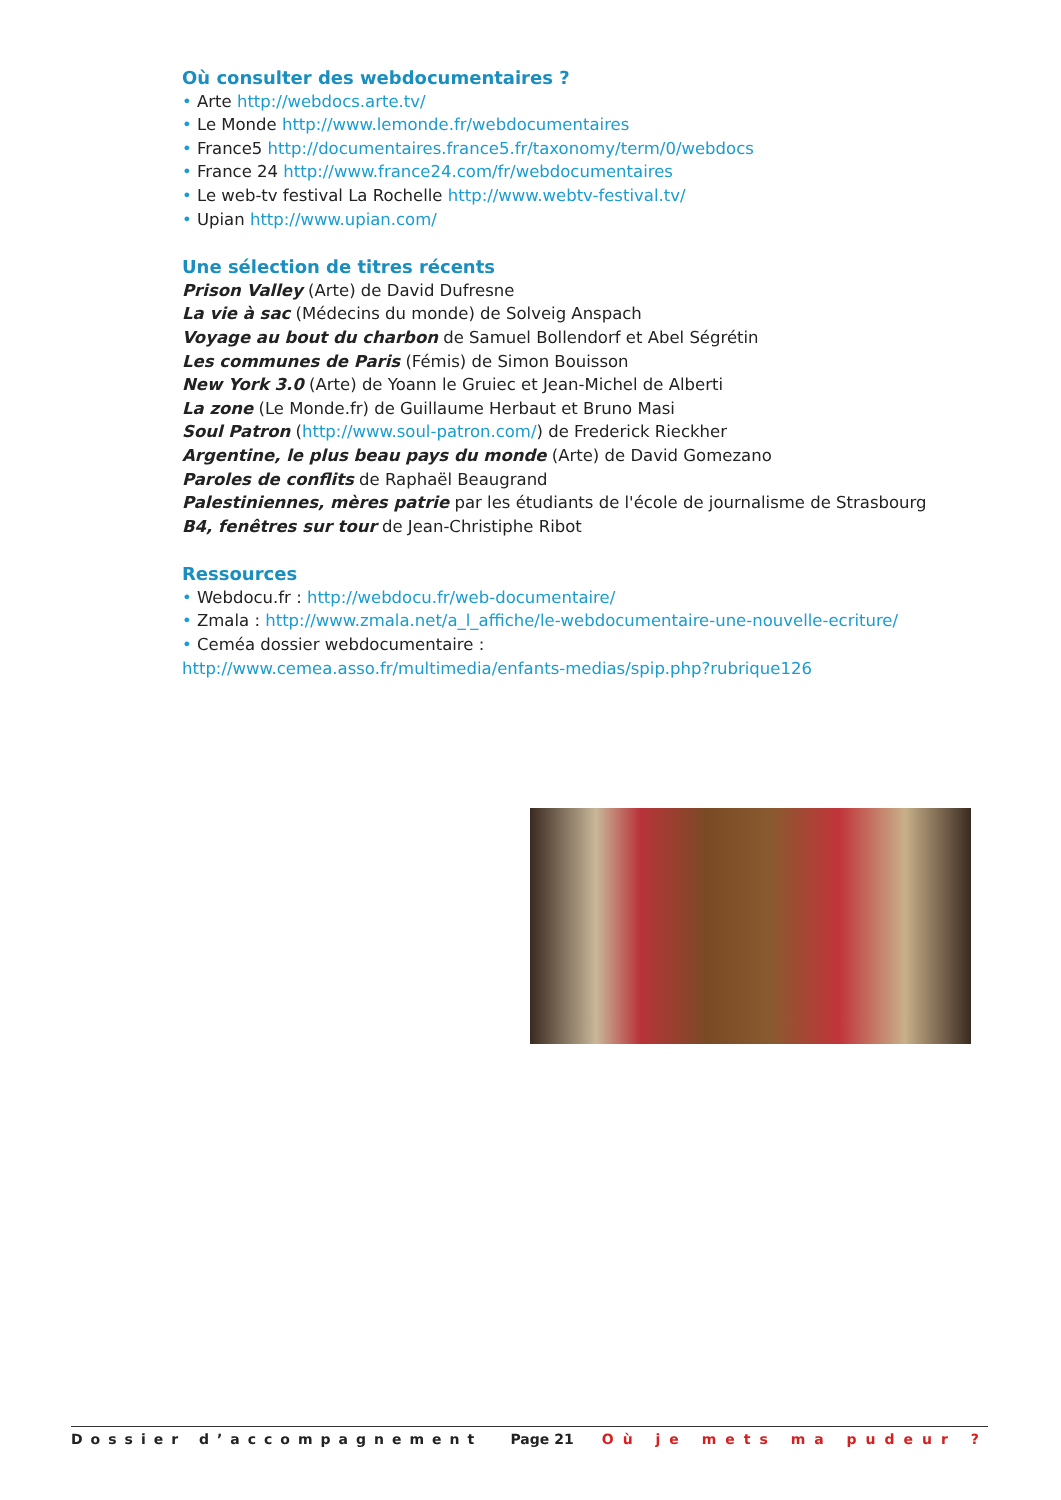Où consulter des webdocumentaires ?
• Arte http://webdocs.arte.tv/
• Le Monde http://www.lemonde.fr/webdocumentaires
• France5 http://documentaires.france5.fr/taxonomy/term/0/webdocs
• France 24 http://www.france24.com/fr/webdocumentaires
• Le web-tv festival La Rochelle http://www.webtv-festival.tv/
• Upian http://www.upian.com/
Une sélection de titres récents
Prison Valley (Arte) de David Dufresne
La vie à sac (Médecins du monde) de Solveig Anspach
Voyage au bout du charbon de Samuel Bollendorf et Abel Ségrétin
Les communes de Paris (Fémis) de Simon Bouisson
New York 3.0 (Arte) de Yoann le Gruiec et Jean-Michel de Alberti
La zone (Le Monde.fr) de Guillaume Herbaut et Bruno Masi
Soul Patron (http://www.soul-patron.com/) de Frederick Rieckher
Argentine, le plus beau pays du monde (Arte) de David Gomezano
Paroles de conflits de Raphaël Beaugrand
Palestiniennes, mères patrie par les étudiants de l'école de journalisme de Strasbourg
B4, fenêtres sur tour de Jean-Christiphe Ribot
Ressources
• Webdocu.fr : http://webdocu.fr/web-documentaire/
• Zmala : http://www.zmala.net/a_l_affiche/le-webdocumentaire-une-nouvelle-ecriture/
• Ceméa dossier webdocumentaire :
http://www.cemea.asso.fr/multimedia/enfants-medias/spip.php?rubrique126
Dossier d’accompagnement Page 21 Où je mets ma pudeur ?